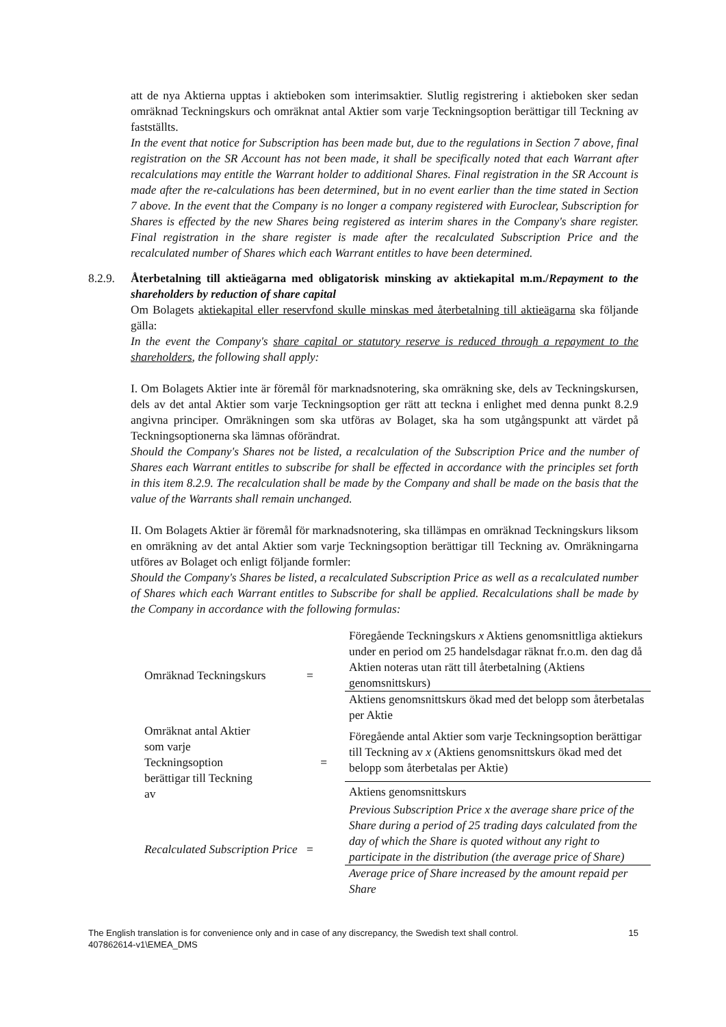att de nya Aktierna upptas i aktieboken som interimsaktier. Slutlig registrering i aktieboken sker sedan omräknad Teckningskurs och omräknat antal Aktier som varje Teckningsoption berättigar till Teckning av fastställts.
In the event that notice for Subscription has been made but, due to the regulations in Section 7 above, final registration on the SR Account has not been made, it shall be specifically noted that each Warrant after recalculations may entitle the Warrant holder to additional Shares. Final registration in the SR Account is made after the re-calculations has been determined, but in no event earlier than the time stated in Section 7 above. In the event that the Company is no longer a company registered with Euroclear, Subscription for Shares is effected by the new Shares being registered as interim shares in the Company's share register. Final registration in the share register is made after the recalculated Subscription Price and the recalculated number of Shares which each Warrant entitles to have been determined.
8.2.9.
Återbetalning till aktieägarna med obligatorisk minsking av aktiekapital m.m./Repayment to the shareholders by reduction of share capital
Om Bolagets aktiekapital eller reservfond skulle minskas med återbetalning till aktieägarna ska följande gälla:
In the event the Company's share capital or statutory reserve is reduced through a repayment to the shareholders, the following shall apply:
I. Om Bolagets Aktier inte är föremål för marknadsnotering, ska omräkning ske, dels av Teckningskursen, dels av det antal Aktier som varje Teckningsoption ger rätt att teckna i enlighet med denna punkt 8.2.9 angivna principer. Omräkningen som ska utföras av Bolaget, ska ha som utgångspunkt att värdet på Teckningsoptionerna ska lämnas oförändrat.
Should the Company's Shares not be listed, a recalculation of the Subscription Price and the number of Shares each Warrant entitles to subscribe for shall be effected in accordance with the principles set forth in this item 8.2.9. The recalculation shall be made by the Company and shall be made on the basis that the value of the Warrants shall remain unchanged.
II. Om Bolagets Aktier är föremål för marknadsnotering, ska tillämpas en omräknad Teckningskurs liksom en omräkning av det antal Aktier som varje Teckningsoption berättigar till Teckning av. Omräkningarna utföres av Bolaget och enligt följande formler:
Should the Company's Shares be listed, a recalculated Subscription Price as well as a recalculated number of Shares which each Warrant entitles to Subscribe for shall be applied. Recalculations shall be made by the Company in accordance with the following formulas:
| Omräknad Teckningskurs | = | Föregående Teckningskurs x Aktiens genomsnittliga aktiekurs under en period om 25 handelsdagar räknat fr.o.m. den dag då Aktien noteras utan rätt till återbetalning (Aktiens genomsnittskurs) |
| | | Aktiens genomsnittskurs ökad med det belopp som återbetalas per Aktie |
| Omräknat antal Aktier som varje Teckningsoption berättigar till Teckning av | = | Föregående antal Aktier som varje Teckningsoption berättigar till Teckning av x (Aktiens genomsnittskurs ökad med det belopp som återbetalas per Aktie) |
| | | Aktiens genomsnittskurs |
| Recalculated Subscription Price | = | Previous Subscription Price x the average share price of the Share during a period of 25 trading days calculated from the day of which the Share is quoted without any right to participate in the distribution (the average price of Share) |
| | | Average price of Share increased by the amount repaid per Share |
The English translation is for convenience only and in case of any discrepancy, the Swedish text shall control. 15
407862614-v1\EMEA_DMS